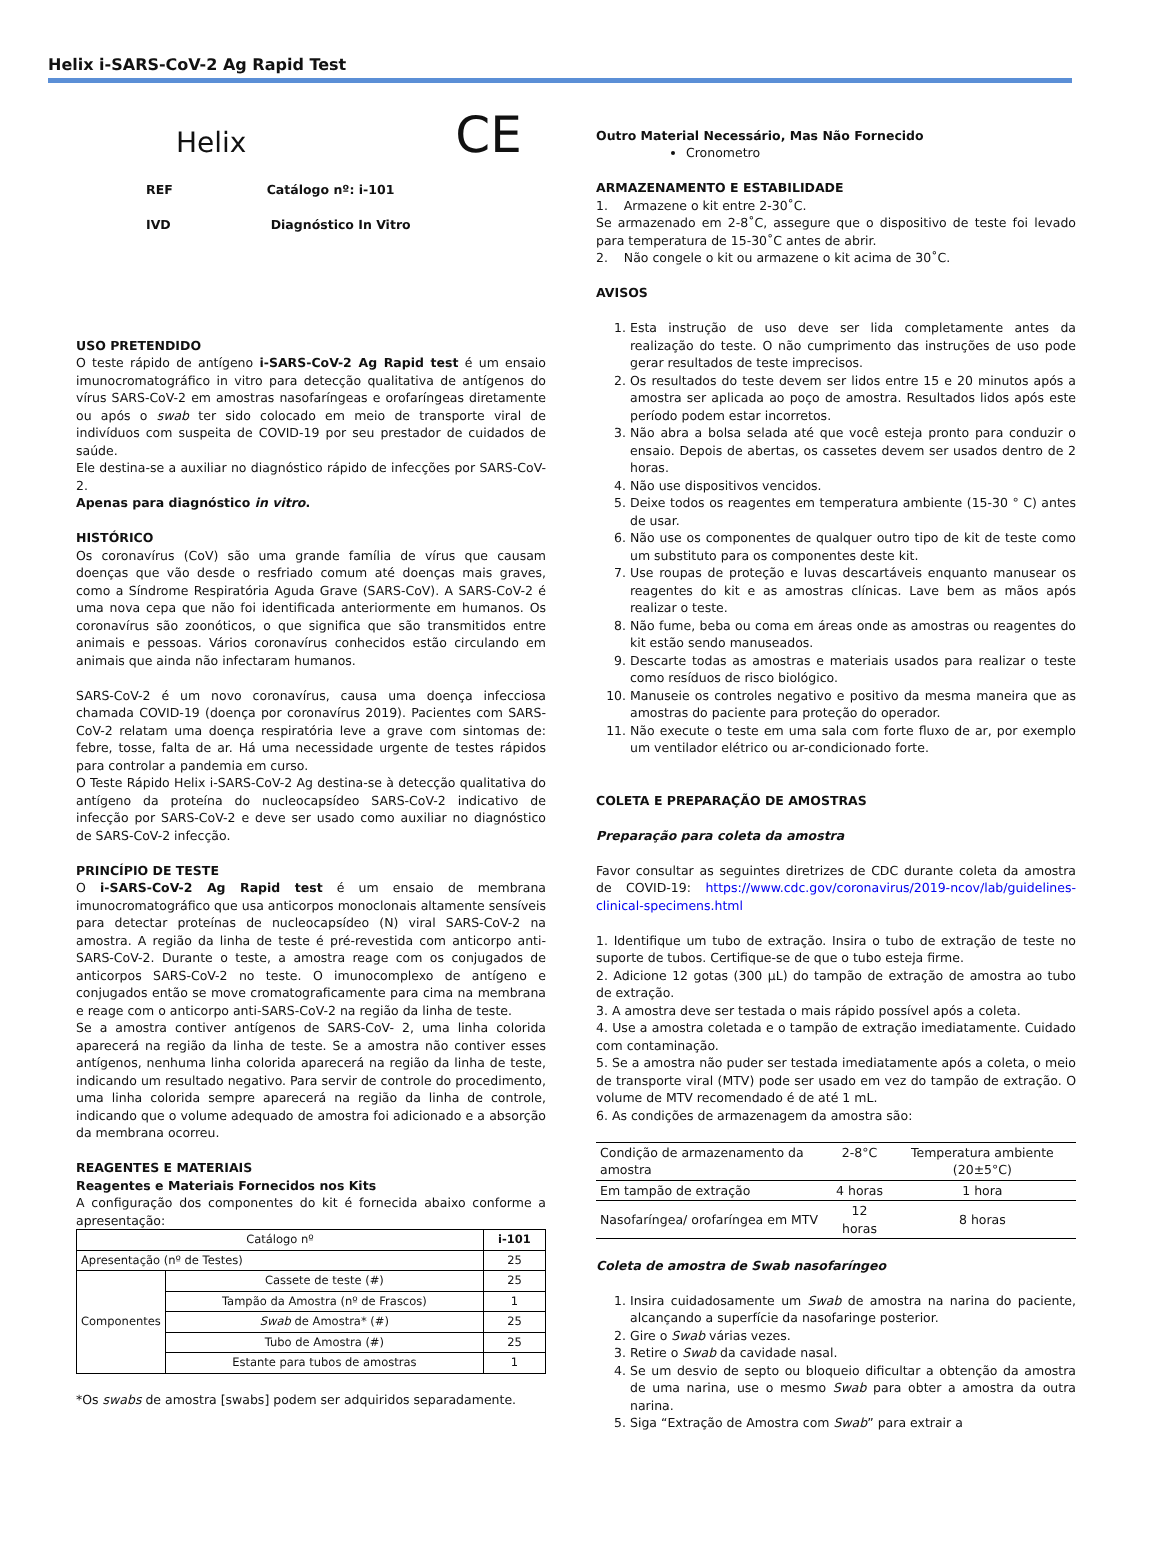Helix i-SARS-CoV-2 Ag Rapid Test
Helix CE
REF Catálogo nº: i-101
IVD Diagnóstico In Vitro
USO PRETENDIDO
O teste rápido de antígeno i-SARS-CoV-2 Ag Rapid test é um ensaio imunocromatográfico in vitro para detecção qualitativa de antígenos do vírus SARS-CoV-2 em amostras nasofaríngeas e orofaríngeas diretamente ou após o swab ter sido colocado em meio de transporte viral de indivíduos com suspeita de COVID-19 por seu prestador de cuidados de saúde.
Ele destina-se a auxiliar no diagnóstico rápido de infecções por SARS-CoV-2.
Apenas para diagnóstico in vitro.
HISTÓRICO
Os coronavírus (CoV) são uma grande família de vírus que causam doenças que vão desde o resfriado comum até doenças mais graves, como a Síndrome Respiratória Aguda Grave (SARS-CoV). A SARS-CoV-2 é uma nova cepa que não foi identificada anteriormente em humanos. Os coronavírus são zoonóticos, o que significa que são transmitidos entre animais e pessoas. Vários coronavírus conhecidos estão circulando em animais que ainda não infectaram humanos.
SARS-CoV-2 é um novo coronavírus, causa uma doença infecciosa chamada COVID-19 (doença por coronavírus 2019). Pacientes com SARS-CoV-2 relatam uma doença respiratória leve a grave com sintomas de: febre, tosse, falta de ar. Há uma necessidade urgente de testes rápidos para controlar a pandemia em curso.
O Teste Rápido Helix i-SARS-CoV-2 Ag destina-se à detecção qualitativa do antígeno da proteína do nucleocapsídeo SARS-CoV-2 indicativo de infecção por SARS-CoV-2 e deve ser usado como auxiliar no diagnóstico de SARS-CoV-2 infecção.
PRINCÍPIO DE TESTE
O i-SARS-CoV-2 Ag Rapid test é um ensaio de membrana imunocromatográfico que usa anticorpos monoclonais altamente sensíveis para detectar proteínas de nucleocapsídeo (N) viral SARS-CoV-2 na amostra. A região da linha de teste é pré-revestida com anticorpo anti-SARS-CoV-2. Durante o teste, a amostra reage com os conjugados de anticorpos SARS-CoV-2 no teste. O imunocomplexo de antígeno e conjugados então se move cromatograficamente para cima na membrana e reage com o anticorpo anti-SARS-CoV-2 na região da linha de teste.
Se a amostra contiver antígenos de SARS-CoV- 2, uma linha colorida aparecerá na região da linha de teste. Se a amostra não contiver esses antígenos, nenhuma linha colorida aparecerá na região da linha de teste, indicando um resultado negativo. Para servir de controle do procedimento, uma linha colorida sempre aparecerá na região da linha de controle, indicando que o volume adequado de amostra foi adicionado e a absorção da membrana ocorreu.
REAGENTES E MATERIAIS
Reagentes e Materiais Fornecidos nos Kits
A configuração dos componentes do kit é fornecida abaixo conforme a apresentação:
| Catálogo nº | | i-101 |
| Apresentação (nº de Testes) | | 25 |
| Componentes | Cassete de teste (#) | 25 |
| | Tampão da Amostra (nº de Frascos) | 1 |
| | Swab de Amostra* (#) | 25 |
| | Tubo de Amostra (#) | 25 |
| | Estante para tubos de amostras | 1 |
*Os swabs de amostra [swabs] podem ser adquiridos separadamente.
Outro Material Necessário, Mas Não Fornecido
Cronometro
ARMAZENAMENTO E ESTABILIDADE
1. Armazene o kit entre 2-30˚C.
Se armazenado em 2-8˚C, assegure que o dispositivo de teste foi levado para temperatura de 15-30˚C antes de abrir.
2. Não congele o kit ou armazene o kit acima de 30˚C.
AVISOS
1. Esta instrução de uso deve ser lida completamente antes da realização do teste. O não cumprimento das instruções de uso pode gerar resultados de teste imprecisos.
2. Os resultados do teste devem ser lidos entre 15 e 20 minutos após a amostra ser aplicada ao poço de amostra. Resultados lidos após este período podem estar incorretos.
3. Não abra a bolsa selada até que você esteja pronto para conduzir o ensaio. Depois de abertas, os cassetes devem ser usados dentro de 2 horas.
4. Não use dispositivos vencidos.
5. Deixe todos os reagentes em temperatura ambiente (15-30 ° C) antes de usar.
6. Não use os componentes de qualquer outro tipo de kit de teste como um substituto para os componentes deste kit.
7. Use roupas de proteção e luvas descartáveis enquanto manusear os reagentes do kit e as amostras clínicas. Lave bem as mãos após realizar o teste.
8. Não fume, beba ou coma em áreas onde as amostras ou reagentes do kit estão sendo manuseados.
9. Descarte todas as amostras e materiais usados para realizar o teste como resíduos de risco biológico.
10. Manuseie os controles negativo e positivo da mesma maneira que as amostras do paciente para proteção do operador.
11. Não execute o teste em uma sala com forte fluxo de ar, por exemplo um ventilador elétrico ou ar-condicionado forte.
COLETA E PREPARAÇÃO DE AMOSTRAS
Preparação para coleta da amostra
Favor consultar as seguintes diretrizes de CDC durante coleta da amostra de COVID-19: https://www.cdc.gov/coronavirus/2019-ncov/lab/guidelines-clinical-specimens.html
1. Identifique um tubo de extração. Insira o tubo de extração de teste no suporte de tubos. Certifique-se de que o tubo esteja firme.
2. Adicione 12 gotas (300 µL) do tampão de extração de amostra ao tubo de extração.
3. A amostra deve ser testada o mais rápido possível após a coleta.
4. Use a amostra coletada e o tampão de extração imediatamente. Cuidado com contaminação.
5. Se a amostra não puder ser testada imediatamente após a coleta, o meio de transporte viral (MTV) pode ser usado em vez do tampão de extração. O volume de MTV recomendado é de até 1 mL.
6. As condições de armazenagem da amostra são:
| Condição de armazenamento da amostra | 2-8°C | Temperatura ambiente (20±5°C) |
| Em tampão de extração | 4 horas | 1 hora |
| Nasofaríngea/ orofaríngea em MTV | 12 horas | 8 horas |
Coleta de amostra de Swab nasofaríngeo
1. Insira cuidadosamente um Swab de amostra na narina do paciente, alcançando a superfície da nasofaringe posterior.
2. Gire o Swab várias vezes.
3. Retire o Swab da cavidade nasal.
4. Se um desvio de septo ou bloqueio dificultar a obtenção da amostra de uma narina, use o mesmo Swab para obter a amostra da outra narina.
5. Siga “Extração de Amostra com Swab” para extrair a